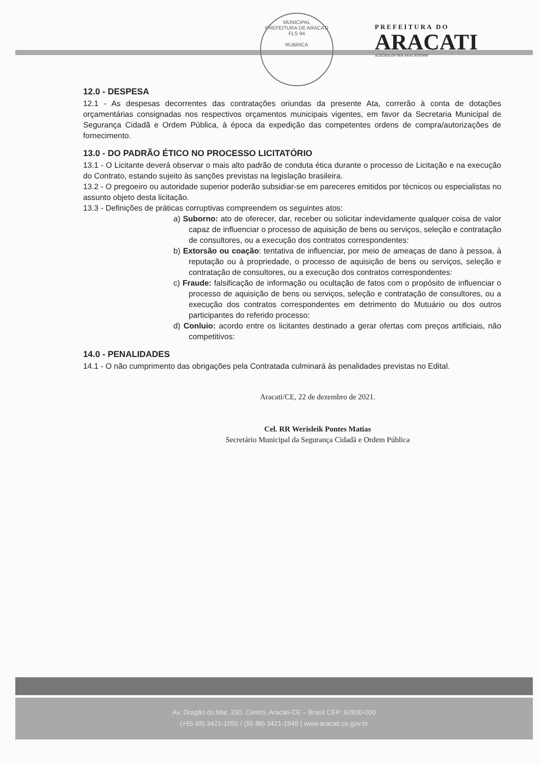MUNICIPAL
PREFEITURA DE ARACATI
FLS 94
RUBRICA
PREFEITURA DO
ARACATI
ALEGRIA DE SER ARACATIENSE
12.0 - DESPESA
12.1 - As despesas decorrentes das contratações oriundas da presente Ata, correrão à conta de dotações orçamentárias consignadas nos respectivos orçamentos municipais vigentes, em favor da Secretaria Municipal de Segurança Cidadã e Ordem Pública, à época da expedição das competentes ordens de compra/autorizações de fornecimento.
13.0 - DO PADRÃO ÉTICO NO PROCESSO LICITATÓRIO
13.1 - O Licitante deverá observar o mais alto padrão de conduta ética durante o processo de Licitação e na execução do Contrato, estando sujeito às sanções previstas na legislação brasileira.
13.2 - O pregoeiro ou autoridade superior poderão subsidiar-se em pareceres emitidos por técnicos ou especialistas no assunto objeto desta licitação.
13.3 - Definições de práticas corruptivas compreendem os seguintes atos:
a) Suborno: ato de oferecer, dar, receber ou solicitar indevidamente qualquer coisa de valor capaz de influenciar o processo de aquisição de bens ou serviços, seleção e contratação de consultores, ou a execução dos contratos correspondentes:
b) Extorsão ou coação: tentativa de influenciar, por meio de ameaças de dano à pessoa, à reputação ou à propriedade, o processo de aquisição de bens ou serviços, seleção e contratação de consultores, ou a execução dos contratos correspondentes:
c) Fraude: falsificação de informação ou ocultação de fatos com o propósito de influenciar o processo de aquisição de bens ou serviços, seleção e contratação de consultores, ou a execução dos contratos correspondentes em detrimento do Mutuário ou dos outros participantes do referido processo:
d) Conluio: acordo entre os licitantes destinado a gerar ofertas com preços artificiais, não competitivos:
14.0 - PENALIDADES
14.1 - O não cumprimento das obrigações pela Contratada culminará às penalidades previstas no Edital.
Aracati/CE, 22 de dezembro de 2021.
Cel. RR Werisleik Pontes Matias
Secretário Municipal da Segurança Cidadã e Ordem Pública
Av. Dragão do Mar, 230, Centro, Aracati-CE – Brasil CEP: 62800-000
(+55 88) 3421-1050 / (55 88) 3421-1945 | www.aracati.ce.gov.br